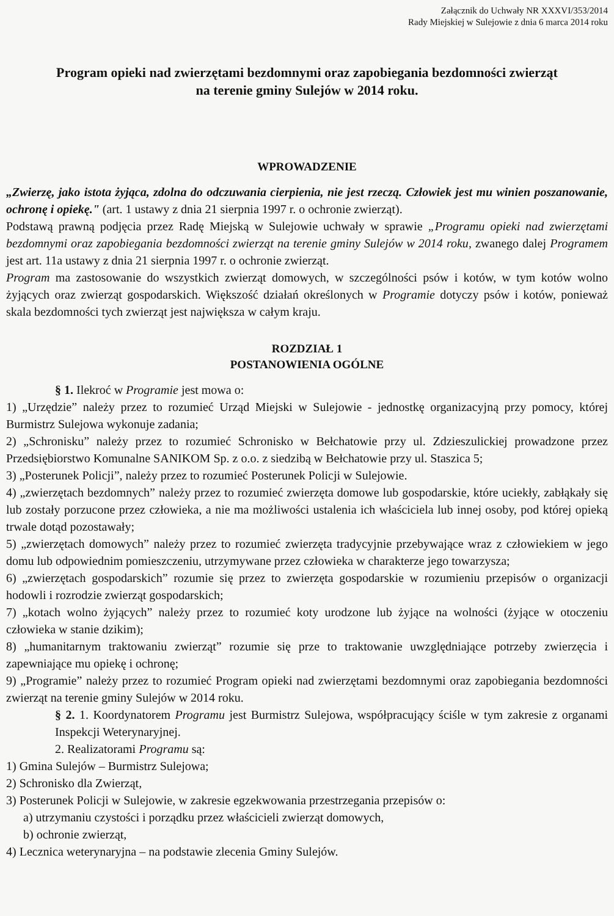Załącznik do Uchwały NR XXXVI/353/2014
Rady Miejskiej w Sulejowie z dnia 6 marca 2014 roku
Program opieki nad zwierzętami bezdomnymi oraz zapobiegania bezdomności zwierząt
na terenie gminy Sulejów w 2014 roku.
WPROWADZENIE
„Zwierzę, jako istota żyjąca, zdolna do odczuwania cierpienia, nie jest rzeczą. Człowiek jest mu winien poszanowanie, ochronę i opiekę." (art. 1 ustawy z dnia 21 sierpnia 1997 r. o ochronie zwierząt).
Podstawą prawną podjęcia przez Radę Miejską w Sulejowie uchwały w sprawie „Programu opieki nad zwierzętami bezdomnymi oraz zapobiegania bezdomności zwierząt na terenie gminy Sulejów w 2014 roku, zwanego dalej Programem jest art. 11a ustawy z dnia 21 sierpnia 1997 r. o ochronie zwierząt.
Program ma zastosowanie do wszystkich zwierząt domowych, w szczególności psów i kotów, w tym kotów wolno żyjących oraz zwierząt gospodarskich. Większość działań określonych w Programie dotyczy psów i kotów, ponieważ skala bezdomności tych zwierząt jest największa w całym kraju.
ROZDZIAŁ 1
POSTANOWIENIA OGÓLNE
§ 1. Ilekroć w Programie jest mowa o:
1) „Urzędzie” należy przez to rozumieć Urząd Miejski w Sulejowie - jednostkę organizacyjną przy pomocy, której Burmistrz Sulejowa wykonuje zadania;
2) „Schronisku” należy przez to rozumieć Schronisko w Bełchatowie przy ul. Zdzieszulickiej prowadzone przez Przedsiębiorstwo Komunalne SANIKOM Sp. z o.o. z siedzibą w Bełchatowie przy ul. Staszica 5;
3) „Posterunek Policji”, należy przez to rozumieć Posterunek Policji w Sulejowie.
4) „zwierzętach bezdomnych” należy przez to rozumieć zwierzęta domowe lub gospodarskie, które uciekły, zabłąkały się lub zostały porzucone przez człowieka, a nie ma możliwości ustalenia ich właściciela lub innej osoby, pod której opieką trwale dotąd pozostawały;
5) „zwierzętach domowych” należy przez to rozumieć zwierzęta tradycyjnie przebywające wraz z człowiekiem w jego domu lub odpowiednim pomieszczeniu, utrzymywane przez człowieka w charakterze jego towarzysza;
6) „zwierzętach gospodarskich” rozumie się przez to zwierzęta gospodarskie w rozumieniu przepisów o organizacji hodowli i rozrodzie zwierząt gospodarskich;
7) „kotach wolno żyjących” należy przez to rozumieć koty urodzone lub żyjące na wolności (żyjące w otoczeniu człowieka w stanie dzikim);
8) „humanitarnym traktowaniu zwierząt” rozumie się prze to traktowanie uwzględniające potrzeby zwierzęcia i zapewniające mu opiekę i ochronę;
9) „Programie” należy przez to rozumieć Program opieki nad zwierzętami bezdomnymi oraz zapobiegania bezdomności zwierząt na terenie gminy Sulejów w 2014 roku.
§ 2. 1. Koordynatorem Programu jest Burmistrz Sulejowa, współpracujący ściśle w tym zakresie z organami Inspekcji Weterynaryjnej.
2. Realizatorami Programu są:
1) Gmina Sulejów – Burmistrz Sulejowa;
2) Schronisko dla Zwierząt,
3) Posterunek Policji w Sulejowie, w zakresie egzekwowania przestrzegania przepisów o:
a) utrzymaniu czystości i porządku przez właścicieli zwierząt domowych,
b) ochronie zwierząt,
4) Lecznica weterynaryjna – na podstawie zlecenia Gminy Sulejów.